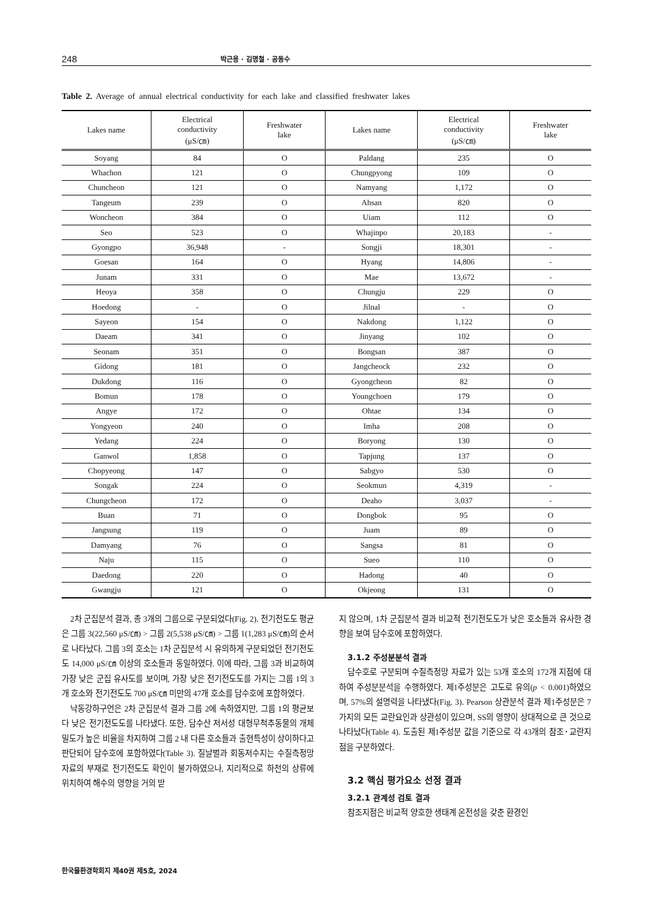248 박근용 · 김명철 · 공동수
Table 2. Average of annual electrical conductivity for each lake and classified freshwater lakes
| Lakes name | Electrical conductivity (μS/㎝) | Freshwater lake | Lakes name | Electrical conductivity (μS/㎝) | Freshwater lake |
| --- | --- | --- | --- | --- | --- |
| Soyang | 84 | O | Paldang | 235 | O |
| Whachon | 121 | O | Chungpyong | 109 | O |
| Chuncheon | 121 | O | Namyang | 1,172 | O |
| Tangeum | 239 | O | Ahsan | 820 | O |
| Woncheon | 384 | O | Uiam | 112 | O |
| Seo | 523 | O | Whajinpo | 20,183 | - |
| Gyongpo | 36,948 | - | Songji | 18,301 | - |
| Goesan | 164 | O | Hyang | 14,806 | - |
| Junam | 331 | O | Mae | 13,672 | - |
| Heoya | 358 | O | Chungju | 229 | O |
| Hoedong | - | O | Jilnal | - | O |
| Sayeon | 154 | O | Nakdong | 1,122 | O |
| Daeam | 341 | O | Jinyang | 102 | O |
| Seonam | 351 | O | Bongsan | 387 | O |
| Gidong | 181 | O | Jangcheock | 232 | O |
| Dukdong | 116 | O | Gyongcheon | 82 | O |
| Bomun | 178 | O | Youngchoen | 179 | O |
| Angye | 172 | O | Ohtae | 134 | O |
| Yongyeon | 240 | O | Imha | 208 | O |
| Yedang | 224 | O | Boryong | 130 | O |
| Ganwol | 1,858 | O | Tapjung | 137 | O |
| Chopyeong | 147 | O | Sabgyo | 530 | O |
| Songak | 224 | O | Seokmun | 4,319 | - |
| Chungcheon | 172 | O | Deaho | 3,037 | - |
| Buan | 71 | O | Dongbok | 95 | O |
| Jangsung | 119 | O | Juam | 89 | O |
| Damyang | 76 | O | Sangsa | 81 | O |
| Naju | 115 | O | Sueo | 110 | O |
| Daedong | 220 | O | Hadong | 40 | O |
| Gwangju | 121 | O | Okjeong | 131 | O |
2차 군집분석 결과, 총 3개의 그룹으로 구분되었다(Fig. 2). 전기전도도 평균은 그룹 3(22,560 μS/㎝) > 그룹 2(5,538 μS/㎝) > 그룹 1(1,283 μS/㎝)의 순서로 나타났다. 그룹 3의 호소는 1차 군집분석 시 유의하게 구분되었던 전기전도도 14,000 μS/㎝ 이상의 호소들과 동일하였다. 이에 따라, 그룹 3과 비교하여 가장 낮은 군집 유사도를 보이며, 가장 낮은 전기전도도를 가지는 그룹 1의 3개 호소와 전기전도도 700 μS/㎝ 미만의 47개 호소를 담수호에 포함하였다.
낙동강하구언은 2차 군집분석 결과 그룹 2에 속하였지만, 그룹 1의 평균보다 낮은 전기전도도를 나타냈다. 또한, 담수산 저서성 대형무척추동물의 개체밀도가 높은 비율을 차지하여 그룹 2 내 다른 호소들과 출현특성이 상이하다고 판단되어 담수호에 포함하였다(Table 3). 질날벌과 회동저수지는 수질측정망 자료의 부재로 전기전도도 확인이 불가하였으나, 지리적으로 하천의 상류에 위치하여 해수의 영향을 거의 받
지 않으며, 1차 군집분석 결과 비교적 전기전도도가 낮은 호소들과 유사한 경향을 보여 담수호에 포함하였다.
3.1.2 주성분분석 결과
담수호로 구분되며 수질측정망 자료가 있는 53개 호소의 172개 지점에 대하여 주성분분석을 수행하였다. 제1주성분은 고도로 유의(p < 0.001)하였으며, 57%의 설명력을 나타냈다(Fig. 3). Pearson 상관분석 결과 제1주성분은 7가지의 모든 교란요인과 상관성이 있으며, SS의 영향이 상대적으로 큰 것으로 나타났다(Table 4). 도출된 제1주성분 값을 기준으로 각 43개의 참조･교란지점을 구분하였다.
3.2 핵심 평가요소 선정 결과
3.2.1 관계성 검토 결과
참조지점은 비교적 양호한 생태계 온전성을 갖춘 환경인
한국물환경학회지 제40권 제5호, 2024